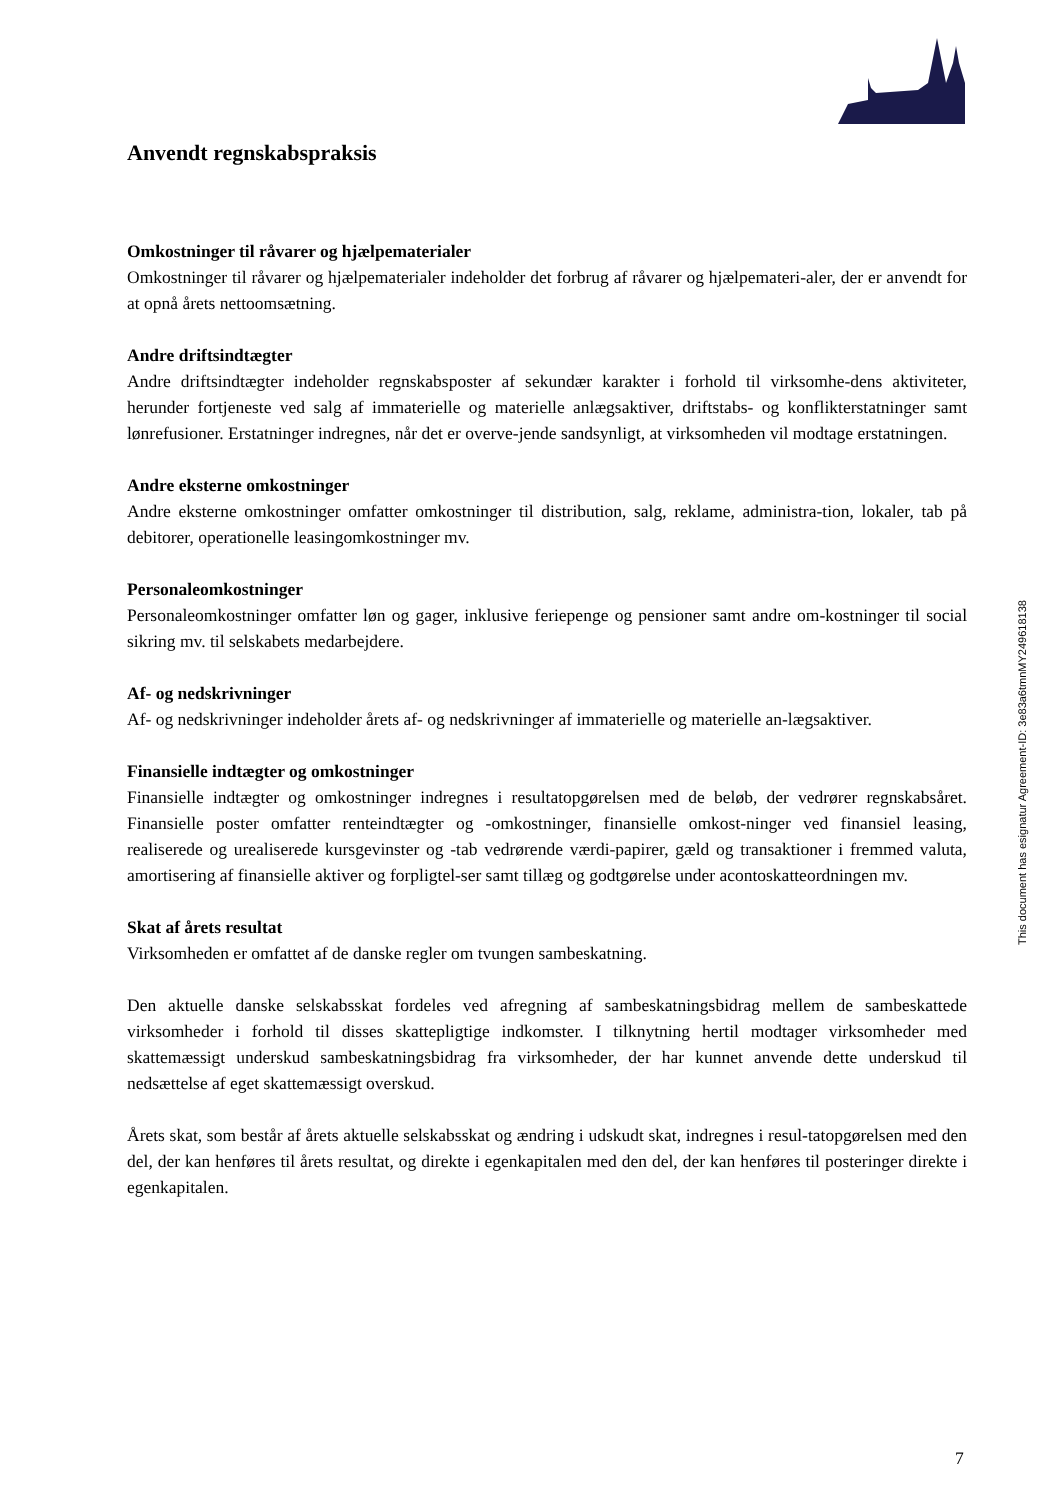Anvendt regnskabspraksis
Omkostninger til råvarer og hjælpematerialer
Omkostninger til råvarer og hjælpematerialer indeholder det forbrug af råvarer og hjælpemateri-aler, der er anvendt for at opnå årets nettoomsætning.
Andre driftsindtægter
Andre driftsindtægter indeholder regnskabsposter af sekundær karakter i forhold til virksomhe-dens aktiviteter, herunder fortjeneste ved salg af immaterielle og materielle anlægsaktiver, driftstabs- og konflikterstatninger samt lønrefusioner. Erstatninger indregnes, når det er overve-jende sandsynligt, at virksomheden vil modtage erstatningen.
Andre eksterne omkostninger
Andre eksterne omkostninger omfatter omkostninger til distribution, salg, reklame, administra-tion, lokaler, tab på debitorer, operationelle leasingomkostninger mv.
Personaleomkostninger
Personaleomkostninger omfatter løn og gager, inklusive feriepenge og pensioner samt andre om-kostninger til social sikring mv. til selskabets medarbejdere.
Af- og nedskrivninger
Af- og nedskrivninger indeholder årets af- og nedskrivninger af immaterielle og materielle an-lægsaktiver.
Finansielle indtægter og omkostninger
Finansielle indtægter og omkostninger indregnes i resultatopgørelsen med de beløb, der vedrører regnskabsåret. Finansielle poster omfatter renteindtægter og -omkostninger, finansielle omkost-ninger ved finansiel leasing, realiserede og urealiserede kursgevinster og -tab vedrørende værdi-papirer, gæld og transaktioner i fremmed valuta, amortisering af finansielle aktiver og forpligtel-ser samt tillæg og godtgørelse under acontoskatteordningen mv.
Skat af årets resultat
Virksomheden er omfattet af de danske regler om tvungen sambeskatning.
Den aktuelle danske selskabsskat fordeles ved afregning af sambeskatningsbidrag mellem de sambeskattede virksomheder i forhold til disses skattepligtige indkomster. I tilknytning hertil modtager virksomheder med skattemæssigt underskud sambeskatningsbidrag fra virksomheder, der har kunnet anvende dette underskud til nedsættelse af eget skattemæssigt overskud.
Årets skat, som består af årets aktuelle selskabsskat og ændring i udskudt skat, indregnes i resul-tatopgørelsen med den del, der kan henføres til årets resultat, og direkte i egenkapitalen med den del, der kan henføres til posteringer direkte i egenkapitalen.
This document has esignatur Agreement-ID: 3e83a6tmnMY249618138
7